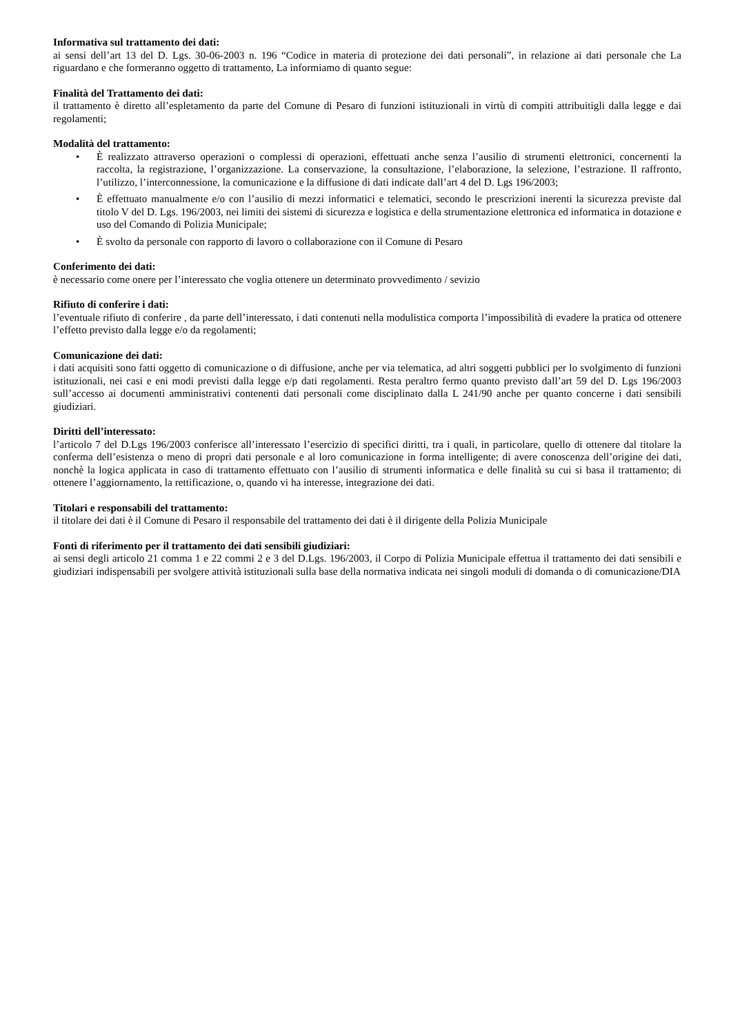Informativa sul trattamento dei dati:
ai sensi dell’art 13 del D. Lgs. 30-06-2003 n. 196 “Codice in materia di protezione dei dati personali”, in relazione ai dati personale che La riguardano e che formeranno oggetto di trattamento, La informiamo di quanto segue:
Finalità del Trattamento dei dati:
il trattamento è diretto all’espletamento da parte del Comune di Pesaro di funzioni istituzionali in virtù di compiti attribuitigli dalla legge e dai regolamenti;
Modalità del trattamento:
• È realizzato attraverso operazioni o complessi di operazioni, effettuati anche senza l’ausilio di strumenti elettronici, concernenti la raccolta, la registrazione, l’organizzazione. La conservazione, la consultazione, l’elaborazione, la selezione, l’estrazione. Il raffronto, l’utilizzo, l’interconnessione, la comunicazione e la diffusione di dati indicate dall’art 4 del D. Lgs 196/2003;
• È effettuato manualmente e/o con l’ausilio di mezzi informatici e telematici, secondo le prescrizioni inerenti la sicurezza previste dal titolo V del D. Lgs. 196/2003, nei limiti dei sistemi di sicurezza e logistica e della strumentazione elettronica ed informatica in dotazione e uso del Comando di Polizia Municipale;
• È svolto da personale con rapporto di lavoro o collaborazione con il Comune di Pesaro
Conferimento dei dati:
è necessario come onere per l’interessato che voglia ottenere un determinato provvedimento / sevizio
Rifiuto di conferire i dati:
l’eventuale rifiuto di conferire , da parte dell’interessato, i dati contenuti nella modulistica comporta l’impossibilità di evadere la pratica od ottenere l’effetto previsto dalla legge e/o da regolamenti;
Comunicazione dei dati:
i dati acquisiti sono fatti oggetto di comunicazione o di diffusione, anche per via telematica, ad altri soggetti pubblici per lo svolgimento di funzioni istituzionali, nei casi e eni modi previsti dalla legge e/p dati regolamenti. Resta peraltro fermo quanto previsto dall’art 59 del D. Lgs 196/2003 sull’accesso ai documenti amministrativi contenenti dati personali come disciplinato dalla L 241/90 anche per quanto concerne i dati sensibili giudiziari.
Diritti dell’interessato:
l’articolo 7 del D.Lgs 196/2003 conferisce all’interessato l’esercizio di specifici diritti, tra i quali, in particolare, quello di ottenere dal titolare la conferma dell’esistenza o meno di propri dati personale e al loro comunicazione in forma intelligente; di avere conoscenza dell’origine dei dati, nonchè la logica applicata in caso di trattamento effettuato con l’ausilio di strumenti informatica e delle finalità su cui si basa il trattamento; di ottenere l’aggiornamento, la rettificazione, o, quando vi ha interesse, integrazione dei dati.
Titolari e responsabili del trattamento:
il titolare dei dati è il Comune di Pesaro il responsabile del trattamento dei dati è il dirigente della Polizia Municipale
Fonti di riferimento per il trattamento dei dati sensibili giudiziari:
ai sensi degli articolo 21 comma 1 e 22 commi 2 e 3 del D.Lgs. 196/2003, il Corpo di Polizia Municipale effettua il trattamento dei dati sensibili e giudiziari indispensabili per svolgere attività istituzionali sulla base della normativa indicata nei singoli moduli di domanda o di comunicazione/DIA